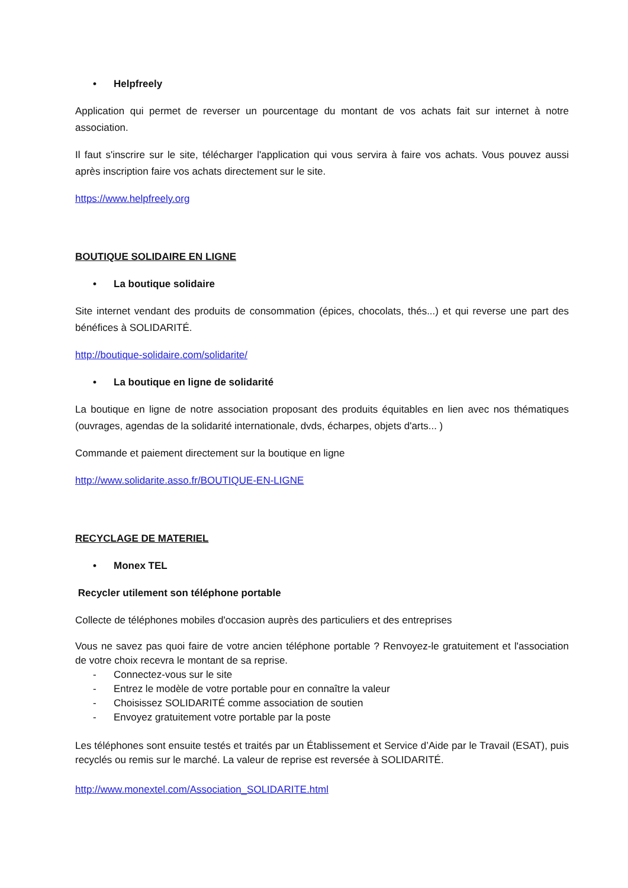• Helpfreely
Application qui permet de reverser un pourcentage du montant de vos achats fait sur internet à notre association.
Il faut s'inscrire sur le site, télécharger l'application qui vous servira à faire vos achats. Vous pouvez aussi après inscription faire vos achats directement sur le site.
https://www.helpfreely.org
BOUTIQUE SOLIDAIRE EN LIGNE
• La boutique solidaire
Site internet vendant des produits de consommation (épices, chocolats, thés...) et qui reverse une part des bénéfices à SOLIDARITÉ.
http://boutique-solidaire.com/solidarite/
• La boutique en ligne de solidarité
La boutique en ligne de notre association proposant des produits équitables en lien avec nos thématiques (ouvrages, agendas de la solidarité internationale, dvds, écharpes, objets d'arts... )
Commande et paiement directement sur la boutique en ligne
http://www.solidarite.asso.fr/BOUTIQUE-EN-LIGNE
RECYCLAGE DE MATERIEL
• Monex TEL
Recycler utilement son téléphone portable
Collecte de téléphones mobiles d'occasion auprès des particuliers et des entreprises
Vous ne savez pas quoi faire de votre ancien téléphone portable ? Renvoyez-le gratuitement et l'association de votre choix recevra le montant de sa reprise.
- Connectez-vous sur le site
- Entrez le modèle de votre portable pour en connaître la valeur
- Choisissez SOLIDARITÉ comme association de soutien
- Envoyez gratuitement votre portable par la poste
Les téléphones sont ensuite testés et traités par un Établissement et Service d’Aide par le Travail (ESAT), puis recyclés ou remis sur le marché. La valeur de reprise est reversée à SOLIDARITÉ.
http://www.monextel.com/Association_SOLIDARITE.html